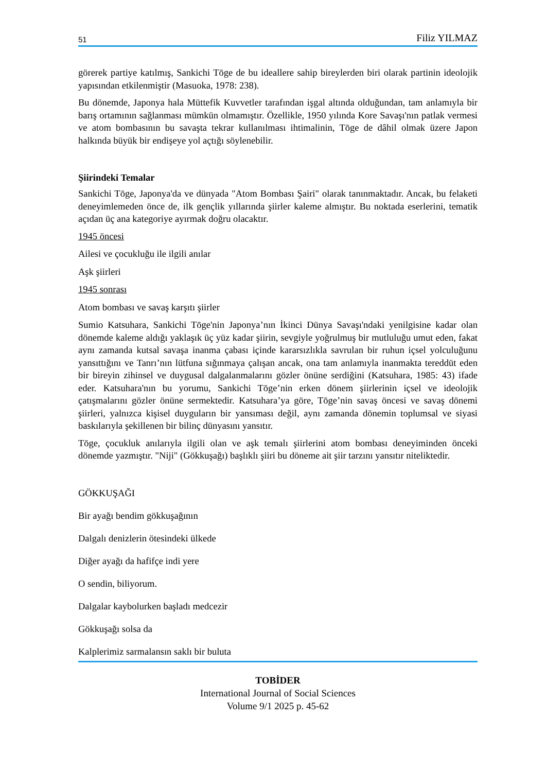51 Filiz YILMAZ
görerek partiye katılmış, Sankichi Tōge de bu ideallere sahip bireylerden biri olarak partinin ideolojik yapısından etkilenmiştir (Masuoka, 1978: 238).
Bu dönemde, Japonya hala Müttefik Kuvvetler tarafından işgal altında olduğundan, tam anlamıyla bir barış ortamının sağlanması mümkün olmamıştır. Özellikle, 1950 yılında Kore Savaşı'nın patlak vermesi ve atom bombasının bu savaşta tekrar kullanılması ihtimalinin, Tōge de dâhil olmak üzere Japon halkında büyük bir endişeye yol açtığı söylenebilir.
Şiirindeki Temalar
Sankichi Tōge, Japonya'da ve dünyada "Atom Bombası Şairi" olarak tanınmaktadır. Ancak, bu felaketi deneyimlemeden önce de, ilk gençlik yıllarında şiirler kaleme almıştır. Bu noktada eserlerini, tematik açıdan üç ana kategoriye ayırmak doğru olacaktır.
1945 öncesi
Ailesi ve çocukluğu ile ilgili anılar
Aşk şiirleri
1945 sonrası
Atom bombası ve savaş karşıtı şiirler
Sumio Katsuhara, Sankichi Tōge'nin Japonya’nın İkinci Dünya Savaşı'ndaki yenilgisine kadar olan dönemde kaleme aldığı yaklaşık üç yüz kadar şiirin, sevgiyle yoğrulmuş bir mutluluğu umut eden, fakat aynı zamanda kutsal savaşa inanma çabası içinde kararsızlıkla savrulan bir ruhun içsel yolculuğunu yansıttığını ve Tanrı’nın lütfuna sığınmaya çalışan ancak, ona tam anlamıyla inanmakta tereddüt eden bir bireyin zihinsel ve duygusal dalgalanmalarını gözler önüne serdiğini (Katsuhara, 1985: 43) ifade eder. Katsuhara'nın bu yorumu, Sankichi Tōge’nin erken dönem şiirlerinin içsel ve ideolojik çatışmalarını gözler önüne sermektedir. Katsuhara’ya göre, Tōge’nin savaş öncesi ve savaş dönemi şiirleri, yalnızca kişisel duyguların bir yansıması değil, aynı zamanda dönemin toplumsal ve siyasi baskılarıyla şekillenen bir bilinç dünyasını yansıtır.
Tōge, çocukluk anılarıyla ilgili olan ve aşk temalı şiirlerini atom bombası deneyiminden önceki dönemde yazmıştır. "Niji" (Gökkuşağı) başlıklı şiiri bu döneme ait şiir tarzını yansıtır niteliktedir.
GÖKKUŞAĞI
Bir ayağı bendim gökkuşağının
Dalgalı denizlerin ötesindeki ülkede
Diğer ayağı da hafifçe indi yere
O sendin, biliyorum.
Dalgalar kaybolurken başladı medcezir
Gökkuşağı solsa da
Kalplerimiz sarmalansın saklı bir buluta
TOBİDER
International Journal of Social Sciences
Volume 9/1 2025 p. 45-62